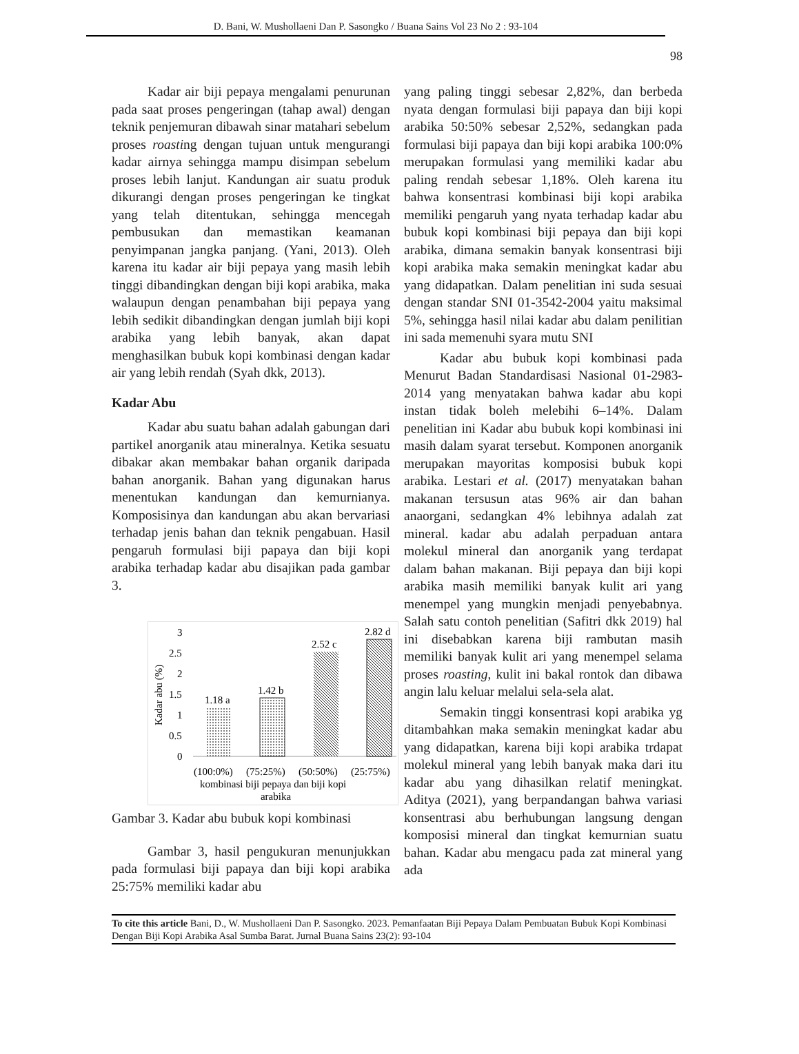D. Bani, W. Mushollaeni Dan P. Sasongko / Buana Sains Vol 23 No 2 : 93-104
98
Kadar air biji pepaya mengalami penurunan pada saat proses pengeringan (tahap awal) dengan teknik penjemuran dibawah sinar matahari sebelum proses roasting dengan tujuan untuk mengurangi kadar airnya sehingga mampu disimpan sebelum proses lebih lanjut. Kandungan air suatu produk dikurangi dengan proses pengeringan ke tingkat yang telah ditentukan, sehingga mencegah pembusukan dan memastikan keamanan penyimpanan jangka panjang. (Yani, 2013). Oleh karena itu kadar air biji pepaya yang masih lebih tinggi dibandingkan dengan biji kopi arabika, maka walaupun dengan penambahan biji pepaya yang lebih sedikit dibandingkan dengan jumlah biji kopi arabika yang lebih banyak, akan dapat menghasilkan bubuk kopi kombinasi dengan kadar air yang lebih rendah (Syah dkk, 2013).
Kadar Abu
Kadar abu suatu bahan adalah gabungan dari partikel anorganik atau mineralnya. Ketika sesuatu dibakar akan membakar bahan organik daripada bahan anorganik. Bahan yang digunakan harus menentukan kandungan dan kemurnianya. Komposisinya dan kandungan abu akan bervariasi terhadap jenis bahan dan teknik pengabuan. Hasil pengaruh formulasi biji papaya dan biji kopi arabika terhadap kadar abu disajikan pada gambar 3.
3
2.5
2
1.5
1
0.5
0
Kadar abu (%)
1.18 a
1.42 b
2.52 c
2.82 d
(100:0%)
(75:25%)
(50:50%)
(25:75%)
kombinasi biji pepaya dan biji kopi
arabika
Gambar 3. Kadar abu bubuk kopi kombinasi
Gambar 3, hasil pengukuran menunjukkan pada formulasi biji papaya dan biji kopi arabika 25:75% memiliki kadar abu
yang paling tinggi sebesar 2,82%, dan berbeda nyata dengan formulasi biji papaya dan biji kopi arabika 50:50% sebesar 2,52%, sedangkan pada formulasi biji papaya dan biji kopi arabika 100:0% merupakan formulasi yang memiliki kadar abu paling rendah sebesar 1,18%. Oleh karena itu bahwa konsentrasi kombinasi biji kopi arabika memiliki pengaruh yang nyata terhadap kadar abu bubuk kopi kombinasi biji pepaya dan biji kopi arabika, dimana semakin banyak konsentrasi biji kopi arabika maka semakin meningkat kadar abu yang didapatkan. Dalam penelitian ini suda sesuai dengan standar SNI 01-3542-2004 yaitu maksimal 5%, sehingga hasil nilai kadar abu dalam penilitian ini sada memenuhi syara mutu SNI
Kadar abu bubuk kopi kombinasi pada Menurut Badan Standardisasi Nasional 01-2983-2014 yang menyatakan bahwa kadar abu kopi instan tidak boleh melebihi 6–14%. Dalam penelitian ini Kadar abu bubuk kopi kombinasi ini masih dalam syarat tersebut. Komponen anorganik merupakan mayoritas komposisi bubuk kopi arabika. Lestari et al. (2017) menyatakan bahan makanan tersusun atas 96% air dan bahan anaorgani, sedangkan 4% lebihnya adalah zat mineral. kadar abu adalah perpaduan antara molekul mineral dan anorganik yang terdapat dalam bahan makanan. Biji pepaya dan biji kopi arabika masih memiliki banyak kulit ari yang menempel yang mungkin menjadi penyebabnya. Salah satu contoh penelitian (Safitri dkk 2019) hal ini disebabkan karena biji rambutan masih memiliki banyak kulit ari yang menempel selama proses roasting, kulit ini bakal rontok dan dibawa angin lalu keluar melalui sela-sela alat.
Semakin tinggi konsentrasi kopi arabika yg ditambahkan maka semakin meningkat kadar abu yang didapatkan, karena biji kopi arabika trdapat molekul mineral yang lebih banyak maka dari itu kadar abu yang dihasilkan relatif meningkat. Aditya (2021), yang berpandangan bahwa variasi konsentrasi abu berhubungan langsung dengan komposisi mineral dan tingkat kemurnian suatu bahan. Kadar abu mengacu pada zat mineral yang ada
To cite this article Bani, D., W. Mushollaeni Dan P. Sasongko. 2023. Pemanfaatan Biji Pepaya Dalam Pembuatan Bubuk Kopi Kombinasi Dengan Biji Kopi Arabika Asal Sumba Barat. Jurnal Buana Sains 23(2): 93-104